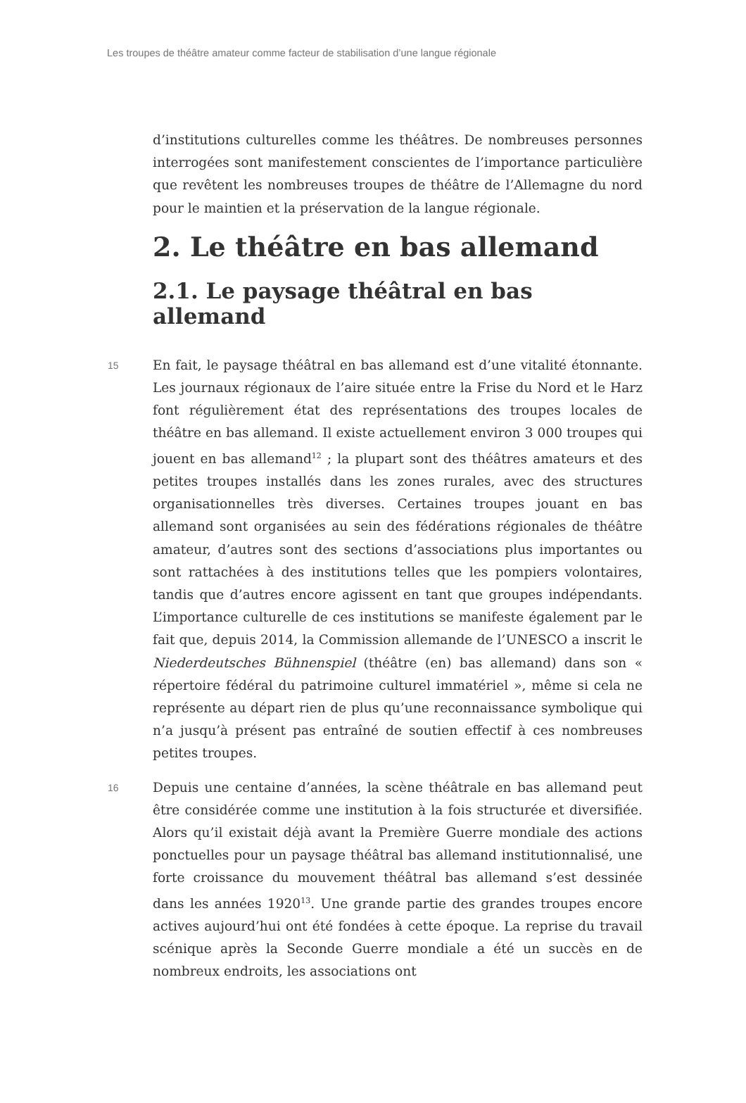Les troupes de théâtre amateur comme facteur de stabilisation d’une langue régionale
d’institutions culturelles comme les théâtres. De nombreuses personnes interrogées sont manifestement conscientes de l’importance particulière que revêtent les nombreuses troupes de théâtre de l’Allemagne du nord pour le maintien et la préservation de la langue régionale.
2. Le théâtre en bas allemand
2.1. Le paysage théâtral en bas allemand
15 En fait, le paysage théâtral en bas allemand est d’une vitalité étonnante. Les journaux régionaux de l’aire située entre la Frise du Nord et le Harz font régulièrement état des représentations des troupes locales de théâtre en bas allemand. Il existe actuellement environ 3 000 troupes qui jouent en bas allemand<sup>12</sup> ; la plupart sont des théâtres amateurs et des petites troupes installés dans les zones rurales, avec des structures organisationnelles très diverses. Certaines troupes jouant en bas allemand sont organisées au sein des fédérations régionales de théâtre amateur, d’autres sont des sections d’associations plus importantes ou sont rattachées à des institutions telles que les pompiers volontaires, tandis que d’autres encore agissent en tant que groupes indépendants. L’importance culturelle de ces institutions se manifeste également par le fait que, depuis 2014, la Commission allemande de l’UNESCO a inscrit le Niederdeutsches Bühnenspiel (théâtre (en) bas allemand) dans son « répertoire fédéral du patrimoine culturel immatériel », même si cela ne représente au départ rien de plus qu’une reconnaissance symbolique qui n’a jusqu’à présent pas entraîné de soutien effectif à ces nombreuses petites troupes.
16 Depuis une centaine d’années, la scène théâtrale en bas allemand peut être considérée comme une institution à la fois structurée et diversifiée. Alors qu’il existait déjà avant la Première Guerre mondiale des actions ponctuelles pour un paysage théâtral bas allemand institutionnalisé, une forte croissance du mouvement théâtral bas allemand s’est dessinée dans les années 1920<sup>13</sup>. Une grande partie des grandes troupes encore actives aujourd’hui ont été fondées à cette époque. La reprise du travail scénique après la Seconde Guerre mondiale a été un succès en de nombreux endroits, les associations ont